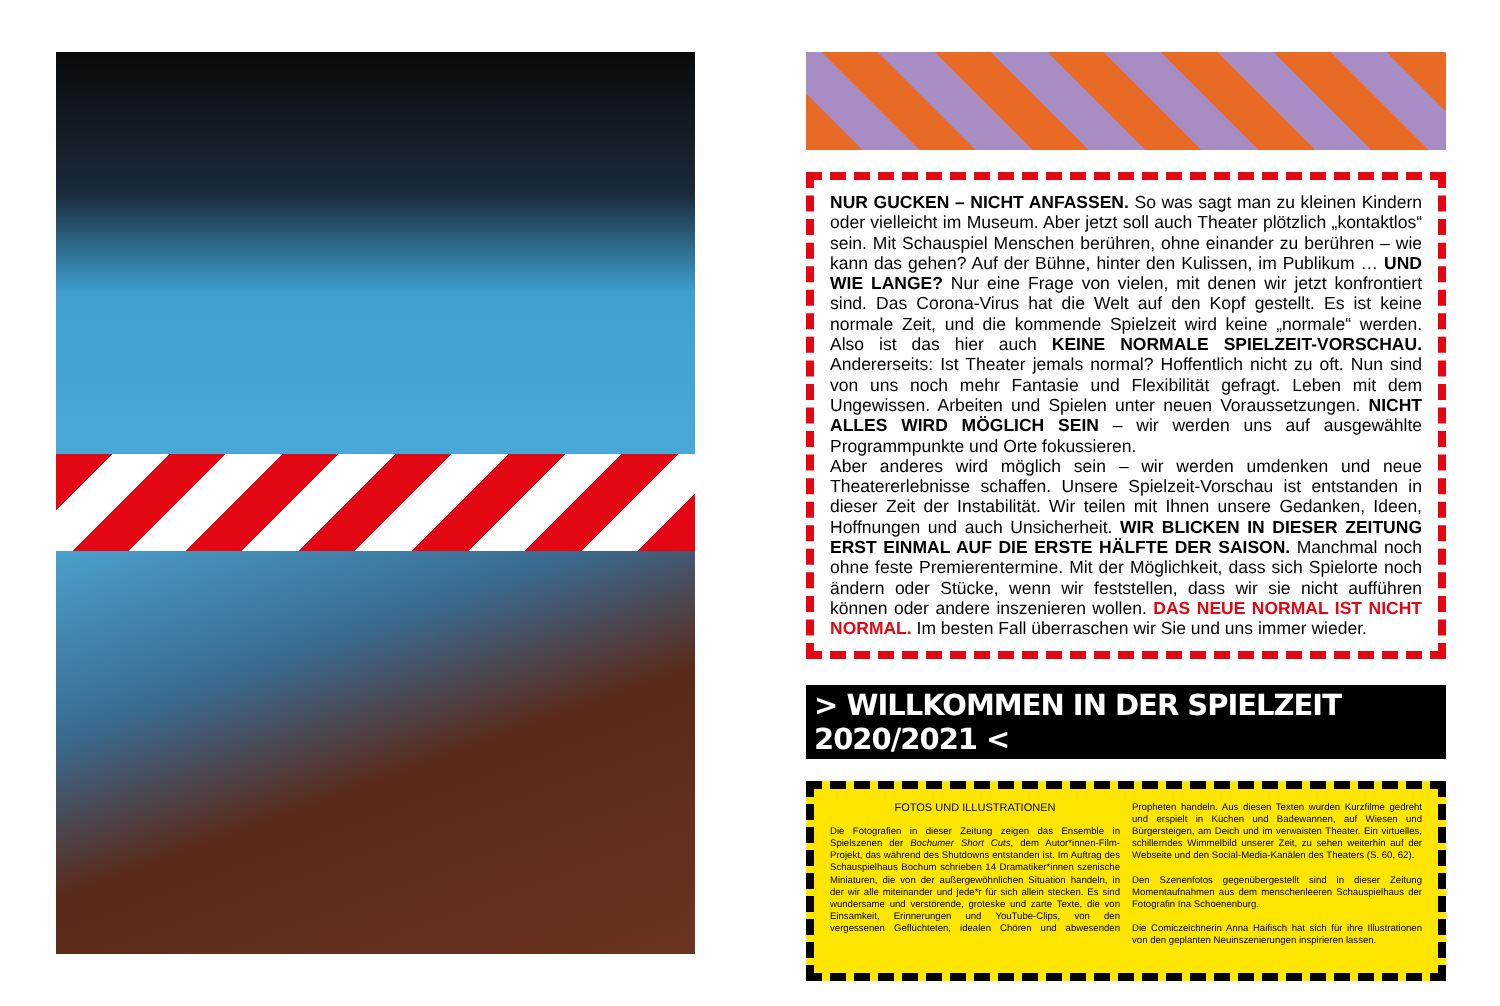NUR GUCKEN – NICHT ANFASSEN. So was sagt man zu kleinen Kindern oder vielleicht im Museum. Aber jetzt soll auch Theater plötzlich „kontaktlos“ sein. Mit Schauspiel Menschen berühren, ohne einander zu berühren – wie kann das gehen? Auf der Bühne, hinter den Kulissen, im Publikum … UND WIE LANGE? Nur eine Frage von vielen, mit denen wir jetzt konfrontiert sind. Das Corona-Virus hat die Welt auf den Kopf gestellt. Es ist keine normale Zeit, und die kommende Spielzeit wird keine „normale“ werden. Also ist das hier auch KEINE NORMALE SPIELZEIT-VORSCHAU. Andererseits: Ist Theater jemals normal? Hoffentlich nicht zu oft. Nun sind von uns noch mehr Fantasie und Flexibilität gefragt. Leben mit dem Ungewissen. Arbeiten und Spielen unter neuen Voraussetzungen. NICHT ALLES WIRD MÖGLICH SEIN – wir werden uns auf ausgewählte Programmpunkte und Orte fokussieren.
Aber anderes wird möglich sein – wir werden umdenken und neue Theatererlebnisse schaffen. Unsere Spielzeit-Vorschau ist entstanden in dieser Zeit der Instabilität. Wir teilen mit Ihnen unsere Gedanken, Ideen, Hoffnungen und auch Unsicherheit. WIR BLICKEN IN DIESER ZEITUNG ERST EINMAL AUF DIE ERSTE HÄLFTE DER SAISON. Manchmal noch ohne feste Premierentermine. Mit der Möglichkeit, dass sich Spielorte noch ändern oder Stücke, wenn wir feststellen, dass wir sie nicht aufführen können oder andere inszenieren wollen. DAS NEUE NORMAL IST NICHT NORMAL. Im besten Fall überraschen wir Sie und uns immer wieder.
> WILLKOMMEN IN DER SPIELZEIT 2020/2021 <
FOTOS UND ILLUSTRATIONEN
Die Fotografien in dieser Zeitung zeigen das Ensemble in Spielszenen der Bochumer Short Cuts, dem Autor*innen-Film-Projekt, das während des Shutdowns entstanden ist. Im Auftrag des Schauspielhaus Bochum schrieben 14 Dramatiker*innen szenische Miniaturen, die von der außergewöhnlichen Situation handeln, in der wir alle miteinander und jede*r für sich allein stecken. Es sind wundersame und verstörende, groteske und zarte Texte, die von Einsamkeit, Erinnerungen und YouTube-Clips, von den vergessenen Geflüchteten, idealen Chören und abwesenden Propheten handeln. Aus diesen Texten wurden Kurzfilme gedreht und erspielt in Küchen und Badewannen, auf Wiesen und Bürgersteigen, am Deich und im verwaisten Theater. Ein virtuelles, schillerndes Wimmelbild unserer Zeit, zu sehen weiterhin auf der Webseite und den Social-Media-Kanälen des Theaters (S. 60, 62).
Den Szenenfotos gegenübergestellt sind in dieser Zeitung Momentaufnahmen aus dem menschenleeren Schauspielhaus der Fotografin Ina Schoenenburg.
Die Comiczeichnerin Anna Haifisch hat sich für ihre Illustrationen von den geplanten Neuinszenierungen inspirieren lassen.